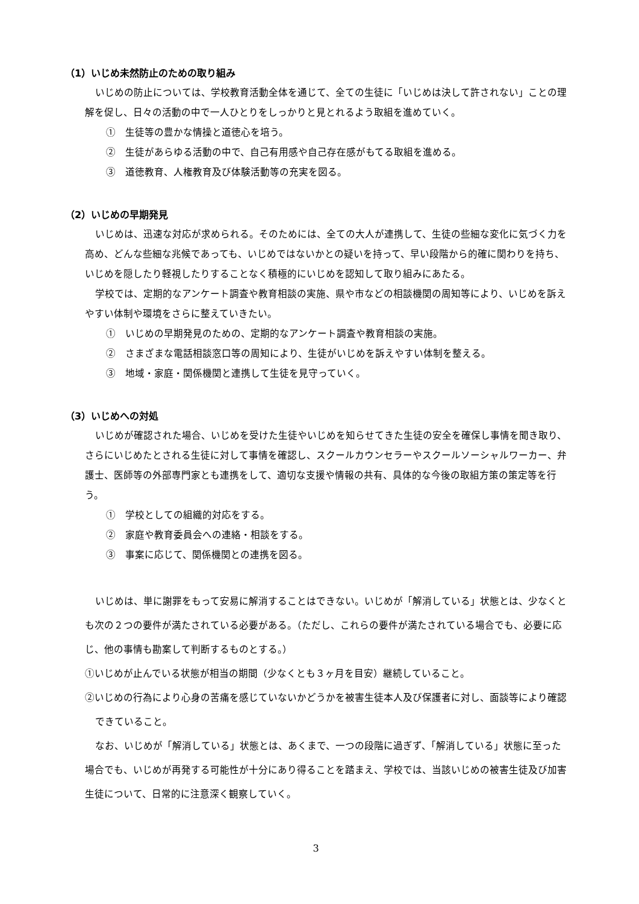（1）いじめ未然防止のための取り組み
いじめの防止については、学校教育活動全体を通じて、全ての生徒に「いじめは決して許されない」ことの理解を促し、日々の活動の中で一人ひとりをしっかりと見とれるよう取組を進めていく。
①　生徒等の豊かな情操と道徳心を培う。
②　生徒があらゆる活動の中で、自己有用感や自己存在感がもてる取組を進める。
③　道徳教育、人権教育及び体験活動等の充実を図る。
（2）いじめの早期発見
いじめは、迅速な対応が求められる。そのためには、全ての大人が連携して、生徒の些細な変化に気づく力を高め、どんな些細な兆候であっても、いじめではないかとの疑いを持って、早い段階から的確に関わりを持ち、いじめを隠したり軽視したりすることなく積極的にいじめを認知して取り組みにあたる。
学校では、定期的なアンケート調査や教育相談の実施、県や市などの相談機関の周知等により、いじめを訴えやすい体制や環境をさらに整えていきたい。
①　いじめの早期発見のための、定期的なアンケート調査や教育相談の実施。
②　さまざまな電話相談窓口等の周知により、生徒がいじめを訴えやすい体制を整える。
③　地域・家庭・関係機関と連携して生徒を見守っていく。
（3）いじめへの対処
いじめが確認された場合、いじめを受けた生徒やいじめを知らせてきた生徒の安全を確保し事情を聞き取り、さらにいじめたとされる生徒に対して事情を確認し、スクールカウンセラーやスクールソーシャルワーカー、弁護士、医師等の外部専門家とも連携をして、適切な支援や情報の共有、具体的な今後の取組方策の策定等を行う。
①　学校としての組織的対応をする。
②　家庭や教育委員会への連絡・相談をする。
③　事案に応じて、関係機関との連携を図る。
いじめは、単に謝罪をもって安易に解消することはできない。いじめが「解消している」状態とは、少なくとも次の２つの要件が満たされている必要がある。（ただし、これらの要件が満たされている場合でも、必要に応じ、他の事情も勘案して判断するものとする。）
①いじめが止んでいる状態が相当の期間（少なくとも３ヶ月を目安）継続していること。
②いじめの行為により心身の苦痛を感じていないかどうかを被害生徒本人及び保護者に対し、面談等により確認できていること。
なお、いじめが「解消している」状態とは、あくまで、一つの段階に過ぎず、「解消している」状態に至った場合でも、いじめが再発する可能性が十分にあり得ることを踏まえ、学校では、当該いじめの被害生徒及び加害生徒について、日常的に注意深く観察していく。
3